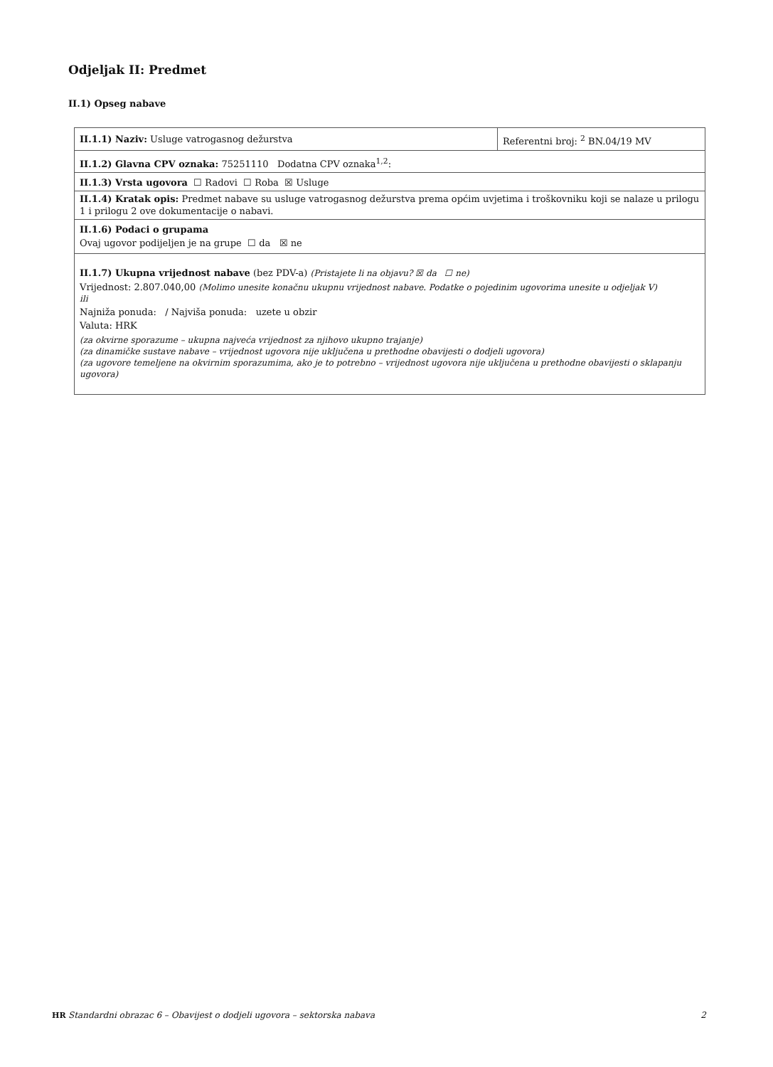Odjeljak II: Predmet
II.1) Opseg nabave
| II.1.1) Naziv: Usluge vatrogasnog dežurstva | Referentni broj: <sup>2</sup> BN.04/19 MV |
| II.1.2) Glavna CPV oznaka: 75251110 Dodatna CPV oznaka<sup>1,2</sup>: | |
| II.1.3) Vrsta ugovora ☐ Radovi ☐ Roba ☒ Usluge | |
| II.1.4) Kratak opis: Predmet nabave su usluge vatrogasnog dežurstva prema općim uvjetima i troškovniku koji se nalaze u prilogu 1 i prilogu 2 ove dokumentacije o nabavi. | |
| II.1.6) Podaci o grupama Ovaj ugovor podijeljen je na grupe ☐ da ☒ ne | |
| II.1.7) Ukupna vrijednost nabave (bez PDV-a) (Pristajete li na objavu? ☒ da ☐ ne) Vrijednost: 2.807.040,00 (Molimo unesite konačnu ukupnu vrijednost nabave. Podatke o pojedinim ugovorima unesite u odjeljak V) ili Najniža ponuda: / Najviša ponuda: uzete u obzir Valuta: HRK (za okvirne sporazume – ukupna najveća vrijednost za njihovo ukupno trajanje) (za dinamičke sustave nabave – vrijednost ugovora nije uključena u prethodne obavijesti o dodjeli ugovora) (za ugovore temeljene na okvirnim sporazumima, ako je to potrebno – vrijednost ugovora nije uključena u prethodne obavijesti o sklapanju ugovora) | |
HR Standardni obrazac 6 – Obavijest o dodjeli ugovora – sektorska nabava 2